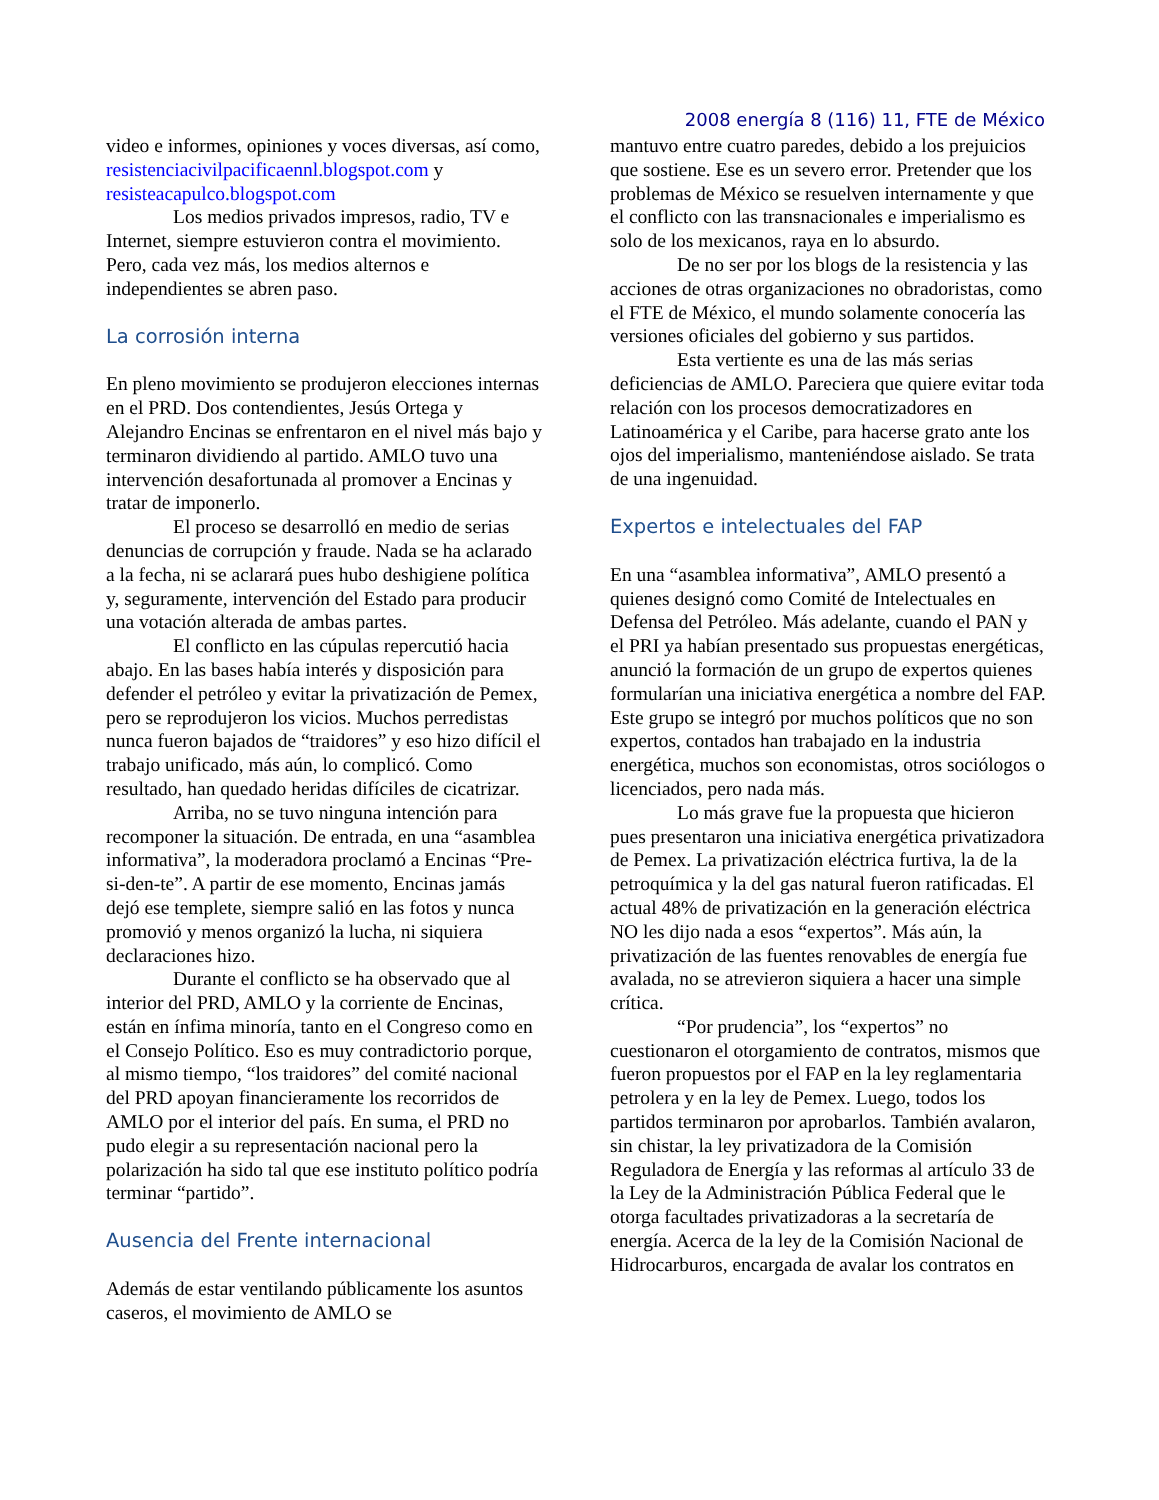2008 energía 8 (116) 11, FTE de México
video e informes, opiniones y voces diversas, así como, resistenciacivilpacificaennl.blogspot.com y resisteacapulco.blogspot.com
Los medios privados impresos, radio, TV e Internet, siempre estuvieron contra el movimiento. Pero, cada vez más, los medios alternos e independientes se abren paso.
La corrosión interna
En pleno movimiento se produjeron elecciones internas en el PRD. Dos contendientes, Jesús Ortega y Alejandro Encinas se enfrentaron en el nivel más bajo y terminaron dividiendo al partido. AMLO tuvo una intervención desafortunada al promover a Encinas y tratar de imponerlo.
El proceso se desarrolló en medio de serias denuncias de corrupción y fraude. Nada se ha aclarado a la fecha, ni se aclarará pues hubo deshigiene política y, seguramente, intervención del Estado para producir una votación alterada de ambas partes.
El conflicto en las cúpulas repercutió hacia abajo. En las bases había interés y disposición para defender el petróleo y evitar la privatización de Pemex, pero se reprodujeron los vicios. Muchos perredistas nunca fueron bajados de “traidores” y eso hizo difícil el trabajo unificado, más aún, lo complicó. Como resultado, han quedado heridas difíciles de cicatrizar.
Arriba, no se tuvo ninguna intención para recomponer la situación. De entrada, en una “asamblea informativa”, la moderadora proclamó a Encinas “Pre-si-den-te”. A partir de ese momento, Encinas jamás dejó ese templete, siempre salió en las fotos y nunca promovió y menos organizó la lucha, ni siquiera declaraciones hizo.
Durante el conflicto se ha observado que al interior del PRD, AMLO y la corriente de Encinas, están en ínfima minoría, tanto en el Congreso como en el Consejo Político. Eso es muy contradictorio porque, al mismo tiempo, “los traidores” del comité nacional del PRD apoyan financieramente los recorridos de AMLO por el interior del país. En suma, el PRD no pudo elegir a su representación nacional pero la polarización ha sido tal que ese instituto político podría terminar “partido”.
Ausencia del Frente internacional
Además de estar ventilando públicamente los asuntos caseros, el movimiento de AMLO se
mantuvo entre cuatro paredes, debido a los prejuicios que sostiene. Ese es un severo error. Pretender que los problemas de México se resuelven internamente y que el conflicto con las transnacionales e imperialismo es solo de los mexicanos, raya en lo absurdo.
De no ser por los blogs de la resistencia y las acciones de otras organizaciones no obradoristas, como el FTE de México, el mundo solamente conocería las versiones oficiales del gobierno y sus partidos.
Esta vertiente es una de las más serias deficiencias de AMLO. Pareciera que quiere evitar toda relación con los procesos democratizadores en Latinoamérica y el Caribe, para hacerse grato ante los ojos del imperialismo, manteniéndose aislado. Se trata de una ingenuidad.
Expertos e intelectuales del FAP
En una “asamblea informativa”, AMLO presentó a quienes designó como Comité de Intelectuales en Defensa del Petróleo. Más adelante, cuando el PAN y el PRI ya habían presentado sus propuestas energéticas, anunció la formación de un grupo de expertos quienes formularían una iniciativa energética a nombre del FAP. Este grupo se integró por muchos políticos que no son expertos, contados han trabajado en la industria energética, muchos son economistas, otros sociólogos o licenciados, pero nada más.
Lo más grave fue la propuesta que hicieron pues presentaron una iniciativa energética privatizadora de Pemex. La privatización eléctrica furtiva, la de la petroquímica y la del gas natural fueron ratificadas. El actual 48% de privatización en la generación eléctrica NO les dijo nada a esos “expertos”. Más aún, la privatización de las fuentes renovables de energía fue avalada, no se atrevieron siquiera a hacer una simple crítica.
“Por prudencia”, los “expertos” no cuestionaron el otorgamiento de contratos, mismos que fueron propuestos por el FAP en la ley reglamentaria petrolera y en la ley de Pemex. Luego, todos los partidos terminaron por aprobarlos. También avalaron, sin chistar, la ley privatizadora de la Comisión Reguladora de Energía y las reformas al artículo 33 de la Ley de la Administración Pública Federal que le otorga facultades privatizadoras a la secretaría de energía. Acerca de la ley de la Comisión Nacional de Hidrocarburos, encargada de avalar los contratos en